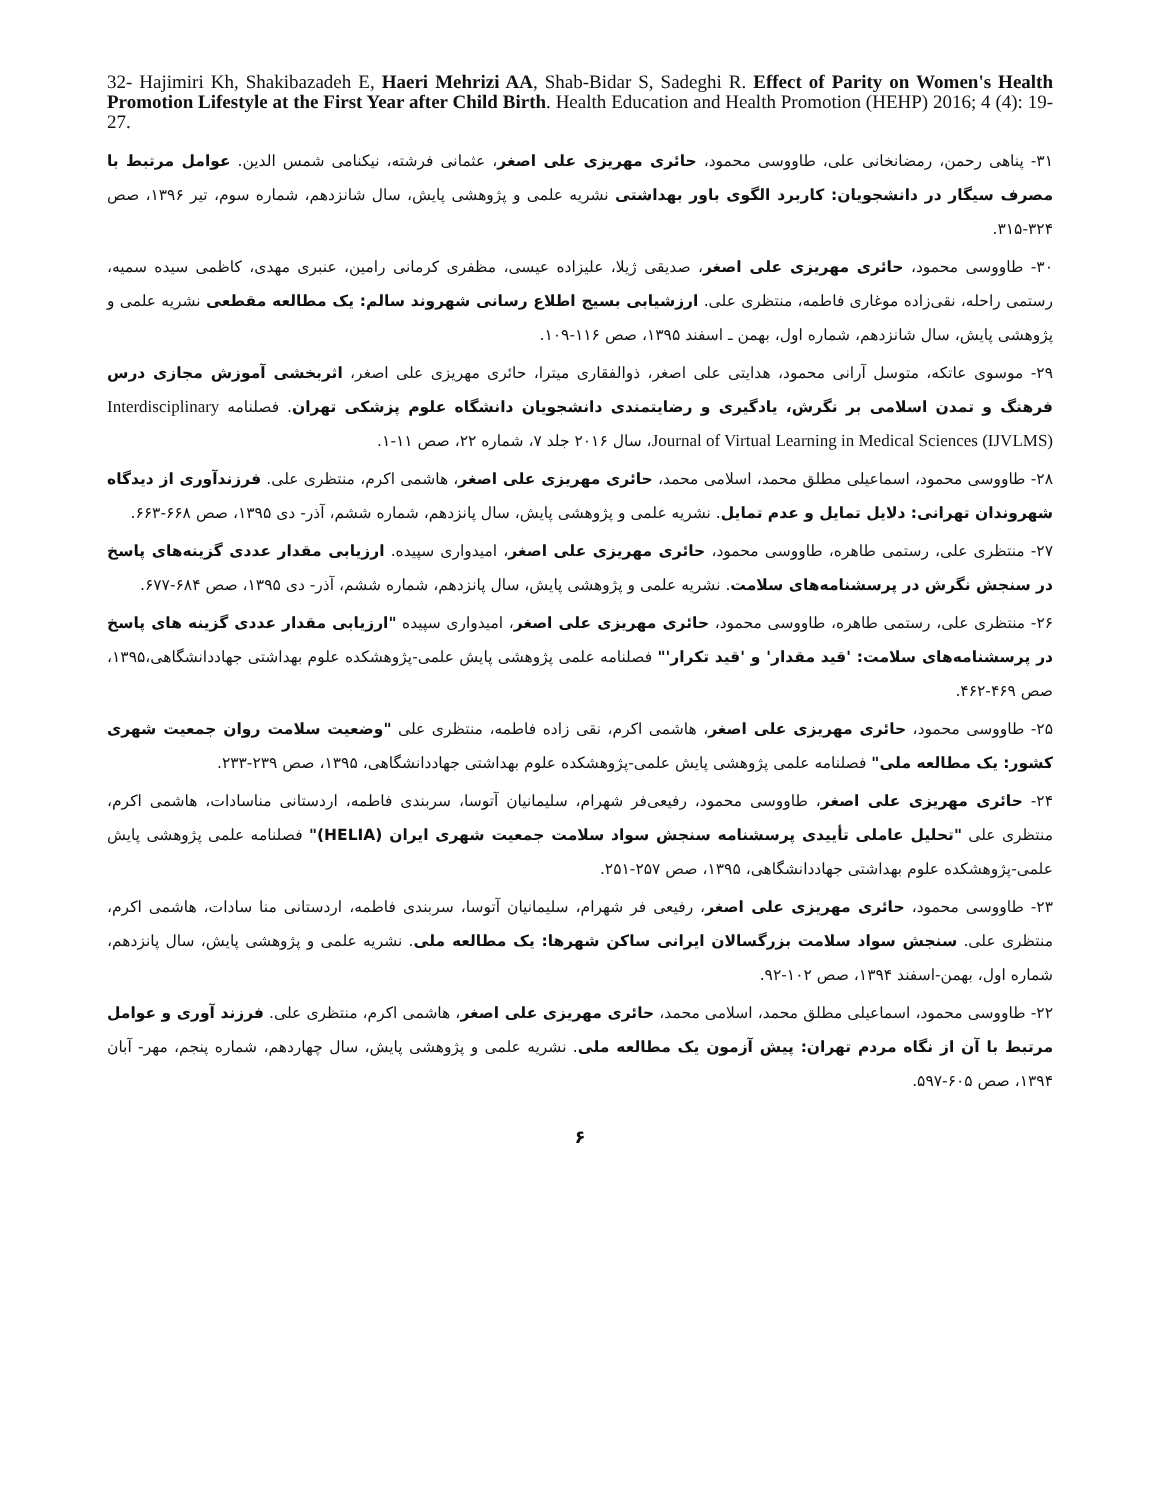32- Hajimiri Kh, Shakibazadeh E, Haeri Mehrizi AA, Shab-Bidar S, Sadeghi R. Effect of Parity on Women's Health Promotion Lifestyle at the First Year after Child Birth. Health Education and Health Promotion (HEHP) 2016; 4 (4): 19-27.
۳۱- پناهی رحمن، رمضانخانی علی، طاووسی محمود، حائری مهریزی علی اصغر، عثمانی فرشته، نیکنامی شمس الدین. عوامل مرتبط با مصرف سیگار در دانشجویان: کاربرد الگوی باور بهداشتی نشریه علمی و پژوهشی پایش، سال شانزدهم، شماره سوم، تیر ۱۳۹۶، صص ۳۲۴-۳۱۵.
۳۰- طاووسی محمود، حائری مهریزی علی اصغر، صدیقی ژیلا، علیزاده عیسی، مظفری کرمانی رامین، عنبری مهدی، کاظمی سیده سمیه، رستمی راحله، نقی‌زاده موغاری فاطمه، منتظری علی. ارزشیابی بسیج اطلاع رسانی شهروند سالم: یک مطالعه مقطعی نشریه علمی و پژوهشی پایش، سال شانزدهم، شماره اول، بهمن ـ اسفند ۱۳۹۵، صص ۱۱۶-۱۰۹.
۲۹- موسوی عاتکه، متوسل آرانی محمود، هدایتی علی اصغر، ذوالفقاری میترا، حائری مهریزی علی اصغر، اثربخشی آموزش مجازی درس فرهنگ و تمدن اسلامی بر نگرش، یادگیری و رضایتمندی دانشجویان دانشگاه علوم پزشکی تهران. فصلنامه Interdisciplinary Journal of Virtual Learning in Medical Sciences (IJVLMS)، سال ۲۰۱۶ جلد ۷، شماره ۲۲، صص ۱۱-۱.
۲۸- طاووسی محمود، اسماعیلی مطلق محمد، اسلامی محمد، حائری مهریزی علی اصغر، هاشمی اکرم، منتظری علی. فرزندآوری از دیدگاه شهروندان تهرانی: دلایل تمایل و عدم تمایل. نشریه علمی و پژوهشی پایش، سال پانزدهم، شماره ششم، آذر- دی ۱۳۹۵، صص ۶۶۸-۶۶۳.
۲۷- منتظری علی، رستمی طاهره، طاووسی محمود، حائری مهریزی علی اصغر، امیدواری سپیده. ارزیابی مقدار عددی گزینه‌های پاسخ در سنجش نگرش در پرسشنامه‌های سلامت. نشریه علمی و پژوهشی پایش، سال پانزدهم، شماره ششم، آذر- دی ۱۳۹۵، صص ۶۸۴-۶۷۷.
۲۶- منتظری علی، رستمی طاهره، طاووسی محمود، حائری مهریزی علی اصغر، امیدواری سپیده "ارزیابی مقدار عددی گزینه های پاسخ در پرسشنامه‌های سلامت: 'قید مقدار' و 'قید تکرار'" فصلنامه علمی پژوهشی پایش علمی-پژوهشکده علوم بهداشتی جهاددانشگاهی،۱۳۹۵، صص ۴۶۹-۴۶۲.
۲۵- طاووسی محمود، حائری مهریزی علی اصغر، هاشمی اکرم، نقی زاده فاطمه، منتظری علی "وضعیت سلامت روان جمعیت شهری کشور: یک مطالعه ملی" فصلنامه علمی پژوهشی پایش علمی-پژوهشکده علوم بهداشتی جهاددانشگاهی، ۱۳۹۵، صص ۲۳۹-۲۳۳.
۲۴- حائری مهریزی علی اصغر، طاووسی محمود، رفیعی‌فر شهرام، سلیمانیان آتوسا، سربندی فاطمه، اردستانی مناسادات، هاشمی اکرم، منتظری علی "تحلیل عاملی تأییدی پرسشنامه سنجش سواد سلامت جمعیت شهری ایران (HELIA)" فصلنامه علمی پژوهشی پایش علمی-پژوهشکده علوم بهداشتی جهاددانشگاهی، ۱۳۹۵، صص ۲۵۷-۲۵۱.
۲۳- طاووسی محمود، حائری مهریزی علی اصغر، رفیعی فر شهرام، سلیمانیان آتوسا، سربندی فاطمه، اردستانی منا سادات، هاشمی اکرم، منتظری علی. سنجش سواد سلامت بزرگسالان ایرانی ساکن شهرها: یک مطالعه ملی. نشریه علمی و پژوهشی پایش، سال پانزدهم، شماره اول، بهمن-اسفند ۱۳۹۴، صص ۱۰۲-۹۲.
۲۲- طاووسی محمود، اسماعیلی مطلق محمد، اسلامی محمد، حائری مهریزی علی اصغر، هاشمی اکرم، منتظری علی. فرزند آوری و عوامل مرتبط با آن از نگاه مردم تهران: پیش آزمون یک مطالعه ملی. نشریه علمی و پژوهشی پایش، سال چهاردهم، شماره پنجم، مهر- آبان ۱۳۹۴، صص ۶۰۵-۵۹۷.
۶